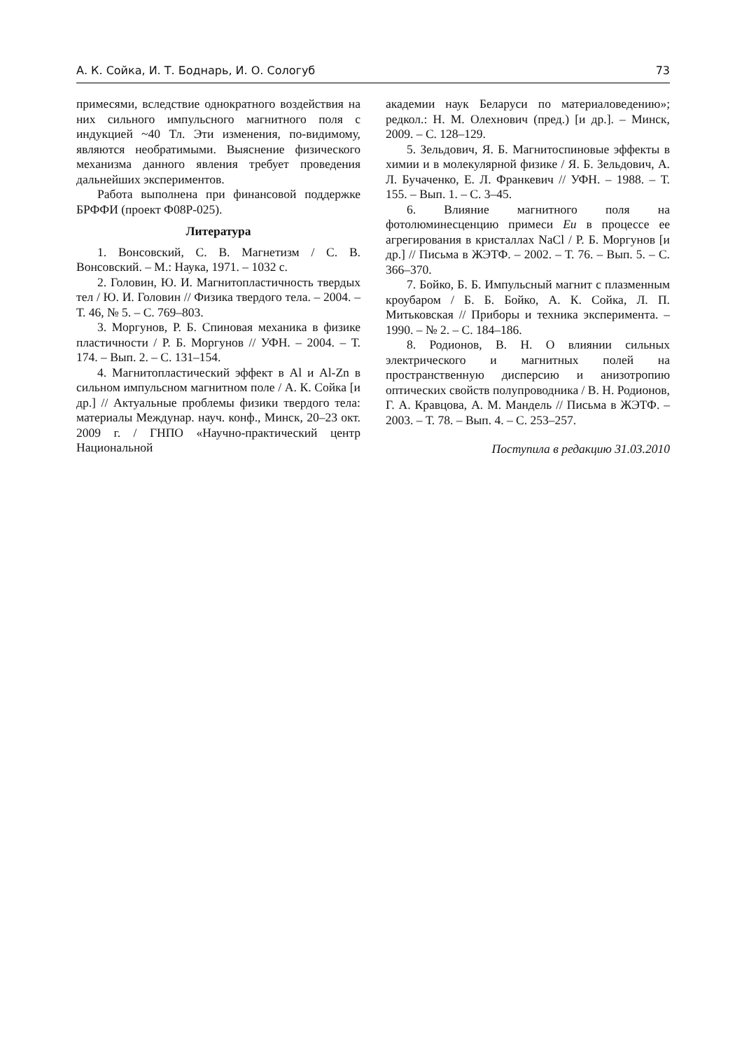А. К. Сойка, И. Т. Боднарь, И. О. Сологуб 73
примесями, вследствие однократного воздействия на них сильного импульсного магнитного поля с индукцией ~40 Тл. Эти изменения, по-видимому, являются необратимыми. Выяснение физического механизма данного явления требует проведения дальнейших экспериментов.
Работа выполнена при финансовой поддержке БРФФИ (проект Ф08Р-025).
Литература
1. Вонсовский, С. В. Магнетизм / С. В. Вонсовский. – М.: Наука, 1971. – 1032 с.
2. Головин, Ю. И. Магнитопластичность твердых тел / Ю. И. Головин // Физика твердого тела. – 2004. – Т. 46, № 5. – С. 769–803.
3. Моргунов, Р. Б. Спиновая механика в физике пластичности / Р. Б. Моргунов // УФН. – 2004. – Т. 174. – Вып. 2. – С. 131–154.
4. Магнитопластический эффект в Al и Al-Zn в сильном импульсном магнитном поле / А. К. Сойка [и др.] // Актуальные проблемы физики твердого тела: материалы Междунар. науч. конф., Минск, 20–23 окт. 2009 г. / ГНПО «Научно-практический центр Национальной
академии наук Беларуси по материаловедению»; редкол.: Н. М. Олехнович (пред.) [и др.]. – Минск, 2009. – С. 128–129.
5. Зельдович, Я. Б. Магнитоспиновые эффекты в химии и в молекулярной физике / Я. Б. Зельдович, А. Л. Бучаченко, Е. Л. Франкевич // УФН. – 1988. – Т. 155. – Вып. 1. – С. 3–45.
6. Влияние магнитного поля на фотолюминесценцию примеси Eu в процессе ее агрегирования в кристаллах NaCl / Р. Б. Моргунов [и др.] // Письма в ЖЭТФ. – 2002. – Т. 76. – Вып. 5. – С. 366–370.
7. Бойко, Б. Б. Импульсный магнит с плазменным кроубаром / Б. Б. Бойко, А. К. Сойка, Л. П. Митьковская // Приборы и техника эксперимента. – 1990. – № 2. – С. 184–186.
8. Родионов, В. Н. О влиянии сильных электрического и магнитных полей на пространственную дисперсию и анизотропию оптических свойств полупроводника / В. Н. Родионов, Г. А. Кравцова, А. М. Мандель // Письма в ЖЭТФ. – 2003. – Т. 78. – Вып. 4. – С. 253–257.
Поступила в редакцию 31.03.2010